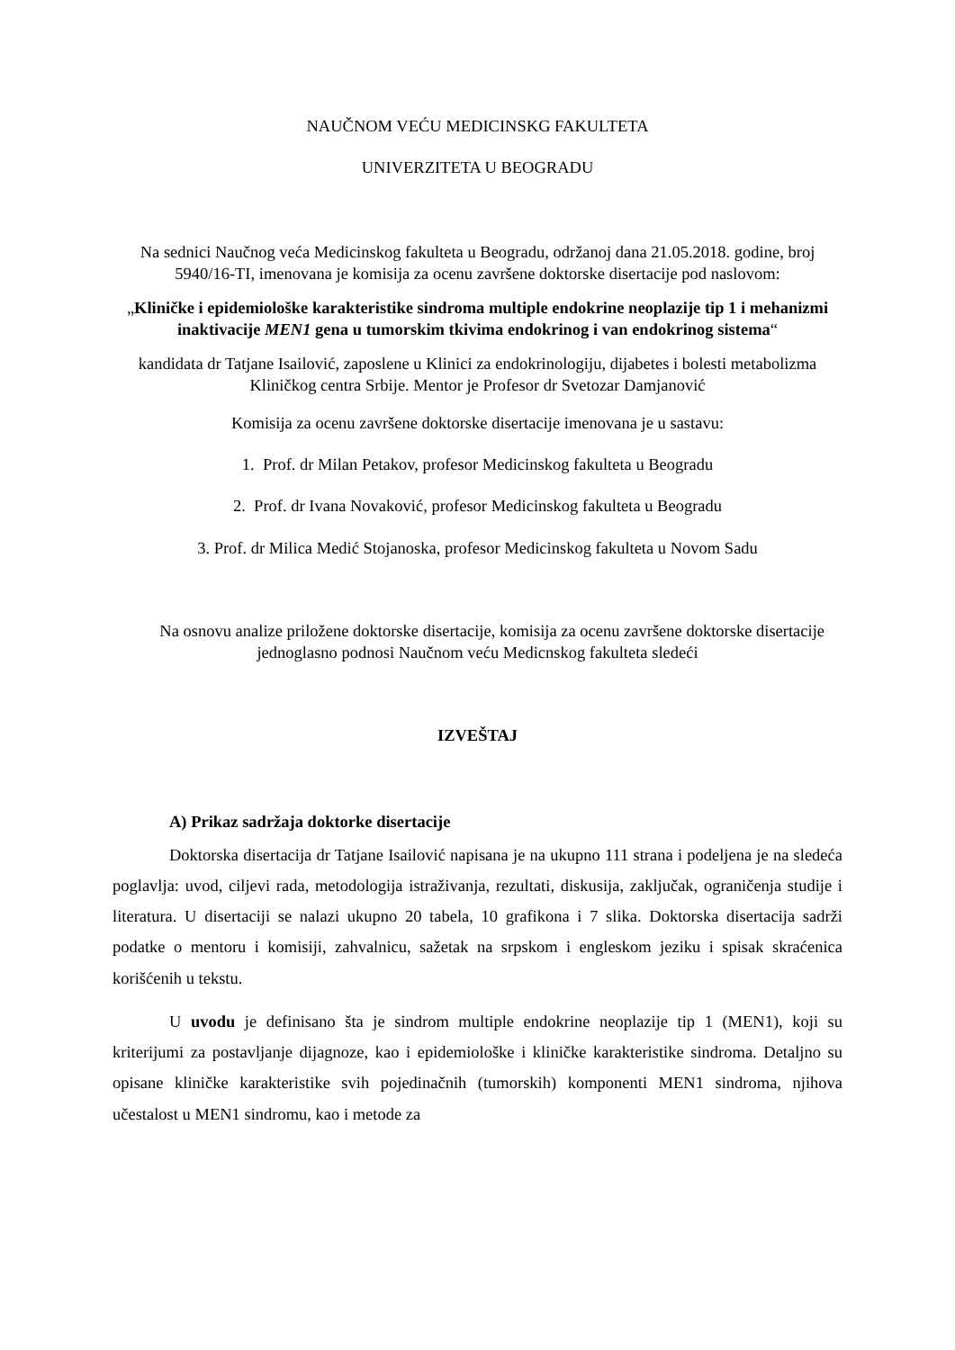NAUČNOM VEĆU MEDICINSKG FAKULTETA
UNIVERZITETA U BEOGRADU
Na sednici Naučnog veća Medicinskog fakulteta u Beogradu, održanoj dana 21.05.2018. godine, broj 5940/16-TI, imenovana je komisija za ocenu završene doktorske disertacije pod naslovom:
„Kliničke i epidemiološke karakteristike sindroma multiple endokrine neoplazije tip 1 i mehanizmi inaktivacije MEN1 gena u tumorskim tkivima endokrinog i van endokrinog sistema“
kandidata dr Tatjane Isailović, zaposlene u Klinici za endokrinologiju, dijabetes i bolesti metabolizma Kliničkog centra Srbije. Mentor je Profesor dr Svetozar Damjanović
Komisija za ocenu završene doktorske disertacije imenovana je u sastavu:
1. Prof. dr Milan Petakov, profesor Medicinskog fakulteta u Beogradu
2. Prof. dr Ivana Novaković, profesor Medicinskog fakulteta u Beogradu
3. Prof. dr Milica Medić Stojanoska, profesor Medicinskog fakulteta u Novom Sadu
Na osnovu analize priložene doktorske disertacije, komisija za ocenu završene doktorske disertacije jednoglasno podnosi Naučnom veću Medicnskog fakulteta sledeći
IZVEŠTAJ
A) Prikaz sadržaja doktorke disertacije
Doktorska disertacija dr Tatjane Isailović napisana je na ukupno 111 strana i podeljena je na sledeća poglavlja: uvod, ciljevi rada, metodologija istraživanja, rezultati, diskusija, zaključak, ograničenja studije i literatura. U disertaciji se nalazi ukupno 20 tabela, 10 grafikona i 7 slika. Doktorska disertacija sadrži podatke o mentoru i komisiji, zahvalnicu, sažetak na srpskom i engleskom jeziku i spisak skraćenica korišćenih u tekstu.
U uvodu je definisano šta je sindrom multiple endokrine neoplazije tip 1 (MEN1), koji su kriterijumi za postavljanje dijagnoze, kao i epidemiološke i kliničke karakteristike sindroma. Detaljno su opisane kliničke karakteristike svih pojedinačnih (tumorskih) komponenti MEN1 sindroma, njihova učestalost u MEN1 sindromu, kao i metode za